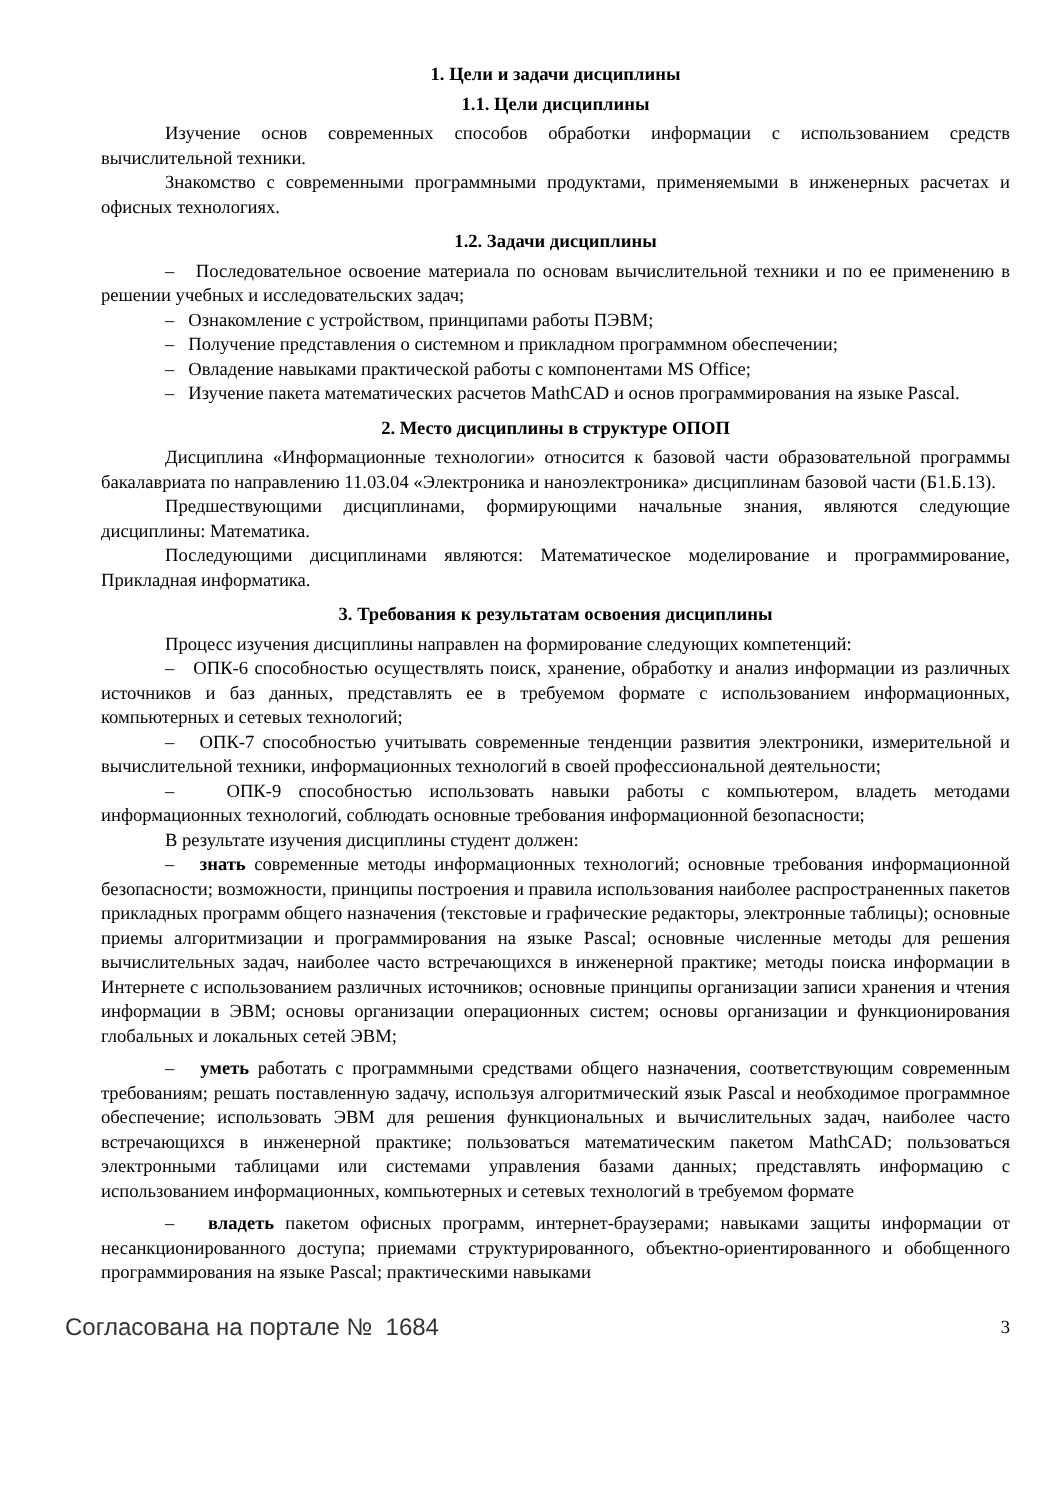1. Цели и задачи дисциплины
1.1. Цели дисциплины
Изучение основ современных способов обработки информации с использованием средств вычислительной техники.
Знакомство с современными программными продуктами, применяемыми в инженерных расчетах и офисных технологиях.
1.2. Задачи дисциплины
– Последовательное освоение материала по основам вычислительной техники и по ее применению в решении учебных и исследовательских задач;
– Ознакомление с устройством, принципами работы ПЭВМ;
– Получение представления о системном и прикладном программном обеспечении;
– Овладение навыками практической работы с компонентами MS Office;
– Изучение пакета математических расчетов MathCAD и основ программирования на языке Pascal.
2. Место дисциплины в структуре ОПОП
Дисциплина «Информационные технологии» относится к базовой части образовательной программы бакалавриата по направлению 11.03.04 «Электроника и наноэлектроника» дисциплинам базовой части (Б1.Б.13).
Предшествующими дисциплинами, формирующими начальные знания, являются следующие дисциплины: Математика.
Последующими дисциплинами являются: Математическое моделирование и программирование, Прикладная информатика.
3. Требования к результатам освоения дисциплины
Процесс изучения дисциплины направлен на формирование следующих компетенций:
– ОПК-6 способностью осуществлять поиск, хранение, обработку и анализ информации из различных источников и баз данных, представлять ее в требуемом формате с использованием информационных, компьютерных и сетевых технологий;
– ОПК-7 способностью учитывать современные тенденции развития электроники, измерительной и вычислительной техники, информационных технологий в своей профессиональной деятельности;
– ОПК-9 способностью использовать навыки работы с компьютером, владеть методами информационных технологий, соблюдать основные требования информационной безопасности;
В результате изучения дисциплины студент должен:
– знать современные методы информационных технологий; основные требования информационной безопасности; возможности, принципы построения и правила использования наиболее распространенных пакетов прикладных программ общего назначения (текстовые и графические редакторы, электронные таблицы); основные приемы алгоритмизации и программирования на языке Pascal; основные численные методы для решения вычислительных задач, наиболее часто встречающихся в инженерной практике; методы поиска информации в Интернете с использованием различных источников; основные принципы организации записи хранения и чтения информации в ЭВМ; основы организации операционных систем; основы организации и функционирования глобальных и локальных сетей ЭВМ;
– уметь работать с программными средствами общего назначения, соответствующим современным требованиям; решать поставленную задачу, используя алгоритмический язык Pascal и необходимое программное обеспечение; использовать ЭВМ для решения функциональных и вычислительных задач, наиболее часто встречающихся в инженерной практике; пользоваться математическим пакетом MathCAD; пользоваться электронными таблицами или системами управления базами данных; представлять информацию с использованием информационных, компьютерных и сетевых технологий в требуемом формате
– владеть пакетом офисных программ, интернет-браузерами; навыками защиты информации от несанкционированного доступа; приемами структурированного, объектно-ориентированного и обобщенного программирования на языке Pascal; практическими навыками
Согласована на портале № 1684 3